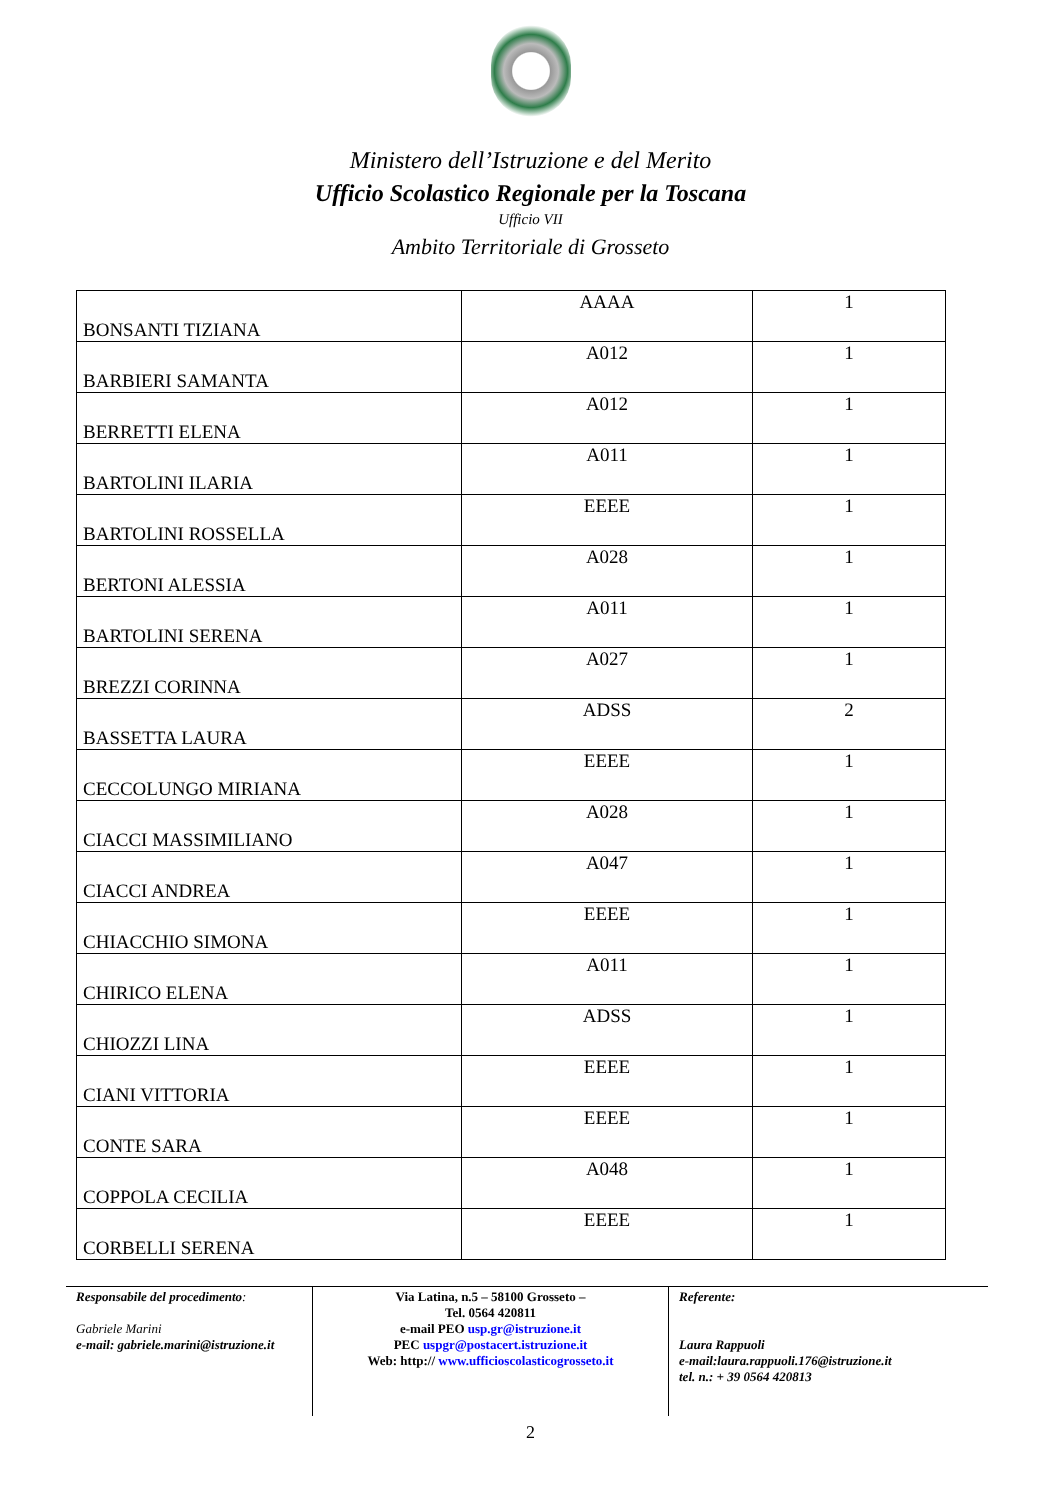Ministero dell’Istruzione e del Merito
Ufficio Scolastico Regionale per la Toscana
Ufficio VII
Ambito Territoriale di Grosseto
| BONSANTI TIZIANA | AAAA | 1 |
| BARBIERI SAMANTA | A012 | 1 |
| BERRETTI ELENA | A012 | 1 |
| BARTOLINI ILARIA | A011 | 1 |
| BARTOLINI ROSSELLA | EEEE | 1 |
| BERTONI ALESSIA | A028 | 1 |
| BARTOLINI SERENA | A011 | 1 |
| BREZZI CORINNA | A027 | 1 |
| BASSETTA LAURA | ADSS | 2 |
| CECCOLUNGO MIRIANA | EEEE | 1 |
| CIACCI MASSIMILIANO | A028 | 1 |
| CIACCI ANDREA | A047 | 1 |
| CHIACCHIO SIMONA | EEEE | 1 |
| CHIRICO ELENA | A011 | 1 |
| CHIOZZI LINA | ADSS | 1 |
| CIANI VITTORIA | EEEE | 1 |
| CONTE SARA | EEEE | 1 |
| COPPOLA CECILIA | A048 | 1 |
| CORBELLI SERENA | EEEE | 1 |
Responsabile del procedimento:
Gabriele Marini
e-mail: gabriele.marini@istruzione.it
Via Latina, n.5 – 58100 Grosseto –
Tel. 0564 420811
e-mail PEO usp.gr@istruzione.it
PEC uspgr@postacert.istruzione.it
Web: http:// www.ufficioscolasticogrosseto.it
Referente:
Laura Rappuoli
e-mail:laura.rappuoli.176@istruzione.it
tel. n.: + 39 0564 420813
2